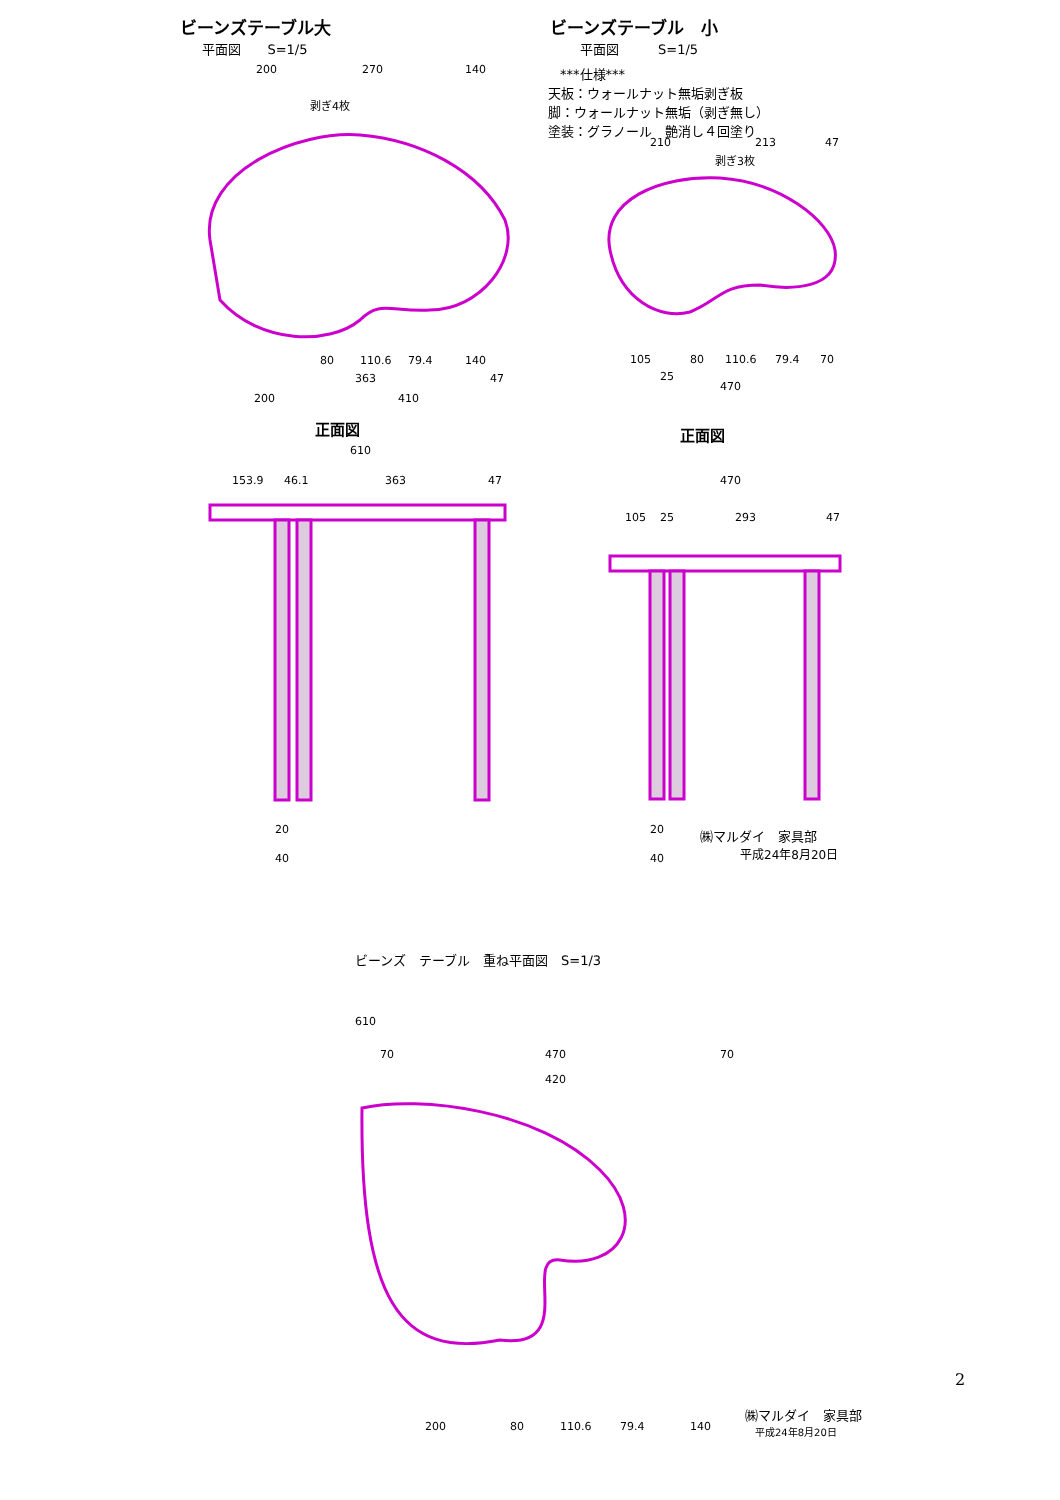ビーンズテーブル大
平面図　　S=1/5
ビーンズテーブル　小
平面図　　　S=1/5
***仕様***
天板：ウォールナット無垢剥ぎ板
脚：ウォールナット無垢（剥ぎ無し）
塗装：グラノール　艶消し４回塗り
200
270
140
剥ぎ4枚
剥ぎ3枚
210
213
47
80
110.6
79.4
140
363
47
200
410
105
80
110.6
79.4
70
25
470
610
153.9
46.1
363
47
470
105
25
293
47
20
40
20
40
610
70
470
70
420
200
80
110.6
79.4
140
正面図 正面図
㈱マルダイ　家具部
平成24年8月20日
ビーンズ　テーブル　重ね平面図　S=1/3
㈱マルダイ　家具部
平成24年8月20日
2